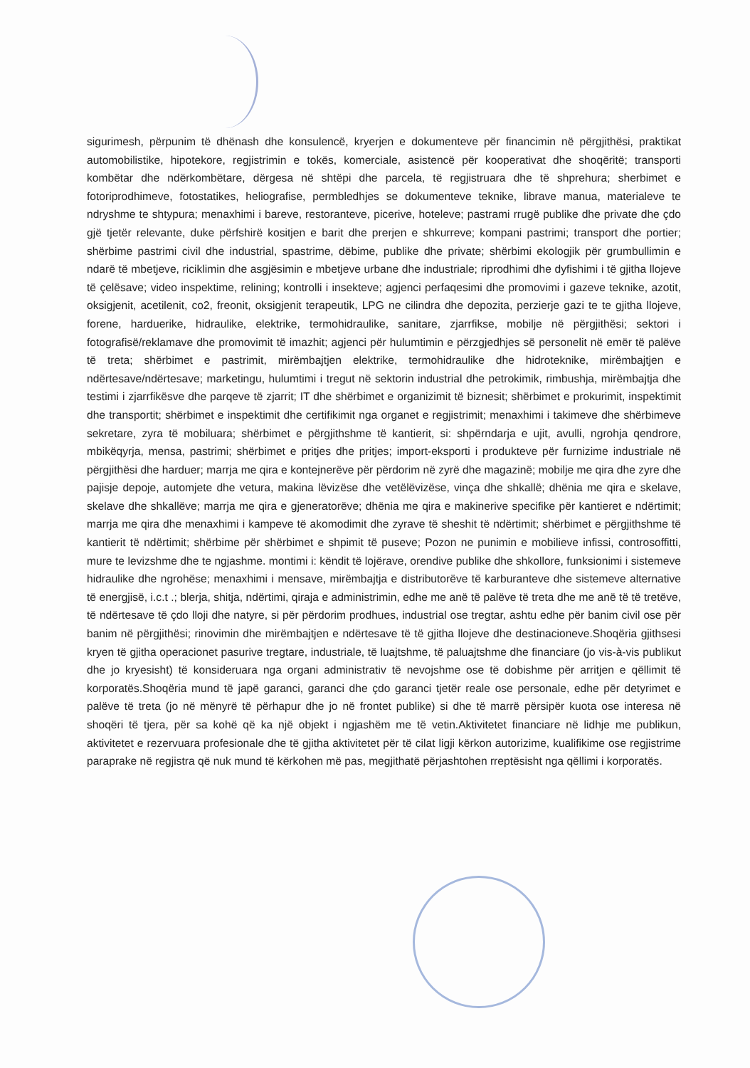sigurimesh, përpunim të dhënash dhe konsulencë, kryerjen e dokumenteve për financimin në përgjithësi, praktikat automobilistike, hipotekore, regjistrimin e tokës, komerciale, asistencë për kooperativat dhe shoqëritë; transporti kombëtar dhe ndërkombëtare, dërgesa në shtëpi dhe parcela, të regjistruara dhe të shprehura; sherbimet e fotoriprodhimeve, fotostatikes, heliografise, permbledhjes se dokumenteve teknike, librave manua, materialeve te ndryshme te shtypura; menaxhimi i bareve, restoranteve, picerive, hoteleve; pastrami rrugë publike dhe private dhe çdo gjë tjetër relevante, duke përfshirë kositjen e barit dhe prerjen e shkurreve; kompani pastrimi; transport dhe portier; shërbime pastrimi civil dhe industrial, spastrime, dëbime, publike dhe private; shërbimi ekologjik për grumbullimin e ndarë të mbetjeve, riciklimin dhe asgjësimin e mbetjeve urbane dhe industriale; riprodhimi dhe dyfishimi i të gjitha llojeve të çelësave; video inspektime, relining; kontrolli i insekteve; agjenci perfaqesimi dhe promovimi i gazeve teknike, azotit, oksigjenit, acetilenit, co2, freonit, oksigjenit terapeutik, LPG ne cilindra dhe depozita, perzierje gazi te te gjitha llojeve, forene, harduerike, hidraulike, elektrike, termohidraulike, sanitare, zjarrfikse, mobilje në përgjithësi; sektori i fotografisë/reklamave dhe promovimit të imazhit; agjenci për hulumtimin e përzgjedhjes së personelit në emër të palëve të treta; shërbimet e pastrimit, mirëmbajtjen elektrike, termohidraulike dhe hidroteknike, mirëmbajtjen e ndërtesave/ndërtesave; marketingu, hulumtimi i tregut në sektorin industrial dhe petrokimik, rimbushja, mirëmbajtja dhe testimi i zjarrfikësve dhe parqeve të zjarrit; IT dhe shërbimet e organizimit të biznesit; shërbimet e prokurimit, inspektimit dhe transportit; shërbimet e inspektimit dhe certifikimit nga organet e regjistrimit; menaxhimi i takimeve dhe shërbimeve sekretare, zyra të mobiluara; shërbimet e përgjithshme të kantierit, si: shpërndarja e ujit, avulli, ngrohja qendrore, mbikëqyrja, mensa, pastrimi; shërbimet e pritjes dhe pritjes; import-eksporti i produkteve për furnizime industriale në përgjithësi dhe harduer; marrja me qira e kontejnerëve për përdorim në zyrë dhe magazinë; mobilje me qira dhe zyre dhe pajisje depoje, automjete dhe vetura, makina lëvizëse dhe vetëlëvizëse, vinça dhe shkallë; dhënia me qira e skelave, skelave dhe shkallëve; marrja me qira e gjeneratorëve; dhënia me qira e makinerive specifike për kantieret e ndërtimit; marrja me qira dhe menaxhimi i kampeve të akomodimit dhe zyrave të sheshit të ndërtimit; shërbimet e përgjithshme të kantierit të ndërtimit; shërbime për shërbimet e shpimit të puseve; Pozon ne punimin e mobilieve infissi, controsoffitti, mure te levizshme dhe te ngjashme. montimi i: këndit të lojërave, orendive publike dhe shkollore, funksionimi i sistemeve hidraulike dhe ngrohëse; menaxhimi i mensave, mirëmbajtja e distributorëve të karburanteve dhe sistemeve alternative të energjisë, i.c.t .; blerja, shitja, ndërtimi, qiraja e administrimin, edhe me anë të palëve të treta dhe me anë të të tretëve, të ndërtesave të çdo lloji dhe natyre, si për përdorim prodhues, industrial ose tregtar, ashtu edhe për banim civil ose për banim në përgjithësi; rinovimin dhe mirëmbajtjen e ndërtesave të të gjitha llojeve dhe destinacioneve.Shoqëria gjithsesi kryen të gjitha operacionet pasurive tregtare, industriale, të luajtshme, të paluajtshme dhe financiare (jo vis-à-vis publikut dhe jo kryesisht) të konsideruara nga organi administrativ të nevojshme ose të dobishme për arritjen e qëllimit të korporatës.Shoqëria mund të japë garanci, garanci dhe çdo garanci tjetër reale ose personale, edhe për detyrimet e palëve të treta (jo në mënyrë të përhapur dhe jo në frontet publike) si dhe të marrë përsipër kuota ose interesa në shoqëri të tjera, për sa kohë që ka një objekt i ngjashëm me të vetin.Aktivitetet financiare në lidhje me publikun, aktivitetet e rezervuara profesionale dhe të gjitha aktivitetet për të cilat ligji kërkon autorizime, kualifikime ose regjistrime paraprake në regjistra që nuk mund të kërkohen më pas, megjithatë përjashtohen rreptësisht nga qëllimi i korporatës.